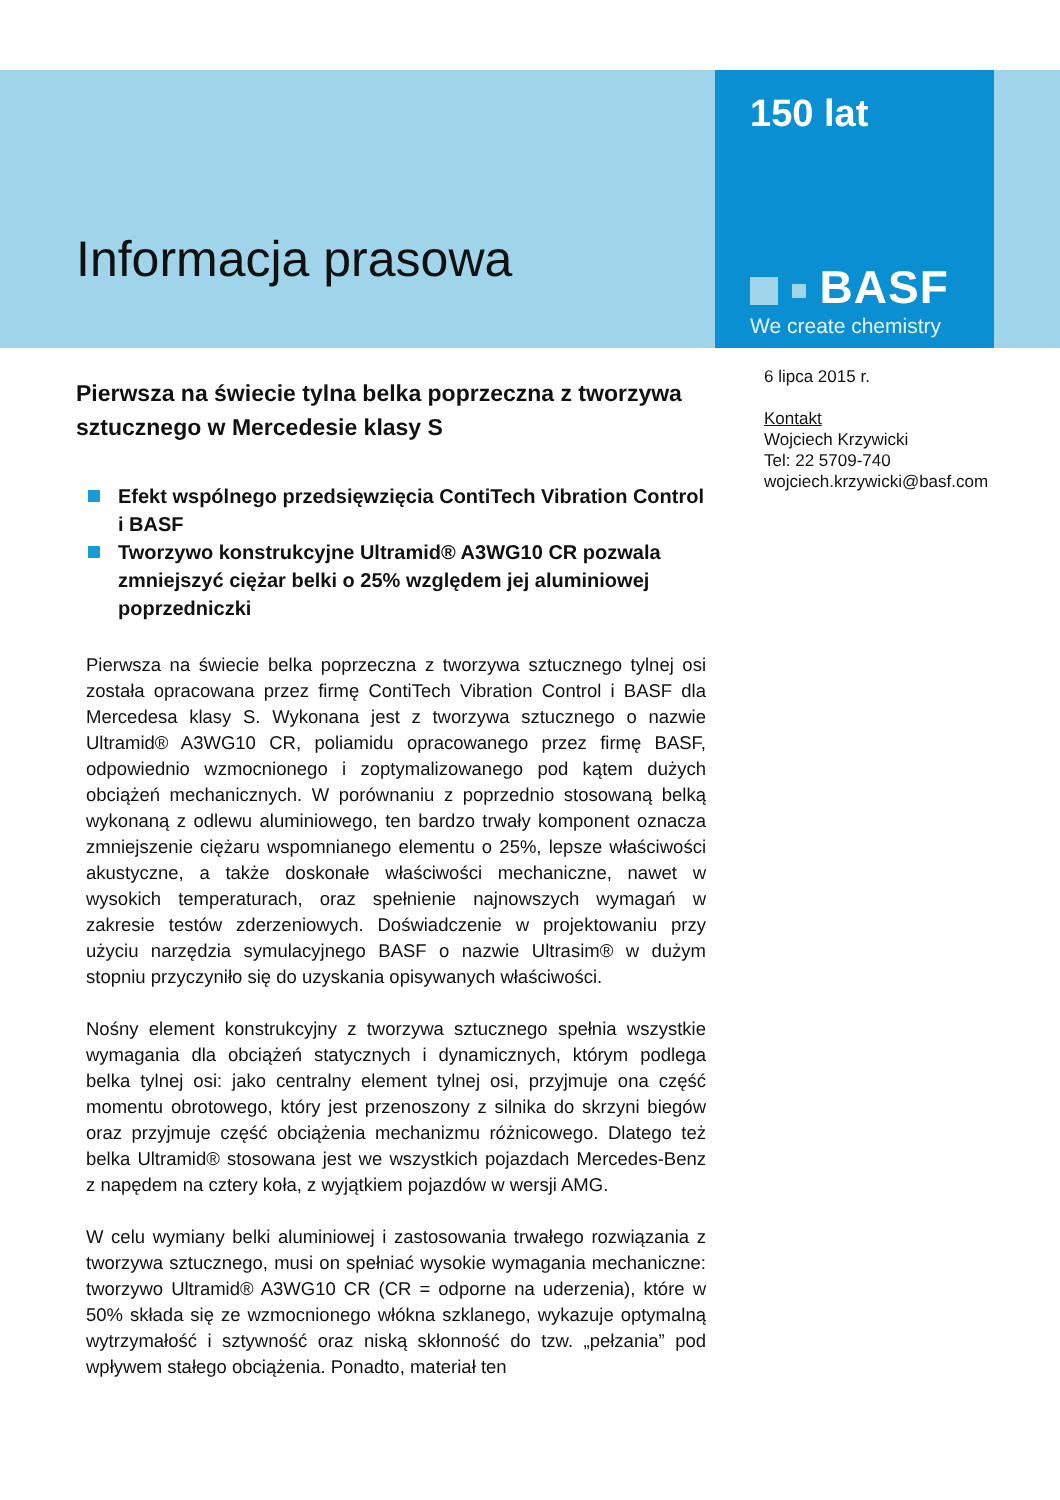Informacja prasowa
150 lat
BASF
We create chemistry
Pierwsza na świecie tylna belka poprzeczna z tworzywa sztucznego w Mercedesie klasy S
Efekt wspólnego przedsięwzięcia ContiTech Vibration Control i BASF
Tworzywo konstrukcyjne Ultramid® A3WG10 CR pozwala zmniejszyć ciężar belki o 25% względem jej aluminiowej poprzedniczki
Pierwsza na świecie belka poprzeczna z tworzywa sztucznego tylnej osi została opracowana przez firmę ContiTech Vibration Control i BASF dla Mercedesa klasy S. Wykonana jest z tworzywa sztucznego o nazwie Ultramid® A3WG10 CR, poliamidu opracowanego przez firmę BASF, odpowiednio wzmocnionego i zoptymalizowanego pod kątem dużych obciążeń mechanicznych. W porównaniu z poprzednio stosowaną belką wykonaną z odlewu aluminiowego, ten bardzo trwały komponent oznacza zmniejszenie ciężaru wspomnianego elementu o 25%, lepsze właściwości akustyczne, a także doskonałe właściwości mechaniczne, nawet w wysokich temperaturach, oraz spełnienie najnowszych wymagań w zakresie testów zderzeniowych. Doświadczenie w projektowaniu przy użyciu narzędzia symulacyjnego BASF o nazwie Ultrasim® w dużym stopniu przyczyniło się do uzyskania opisywanych właściwości.
Nośny element konstrukcyjny z tworzywa sztucznego spełnia wszystkie wymagania dla obciążeń statycznych i dynamicznych, którym podlega belka tylnej osi: jako centralny element tylnej osi, przyjmuje ona część momentu obrotowego, który jest przenoszony z silnika do skrzyni biegów oraz przyjmuje część obciążenia mechanizmu różnicowego. Dlatego też belka Ultramid® stosowana jest we wszystkich pojazdach Mercedes-Benz z napędem na cztery koła, z wyjątkiem pojazdów w wersji AMG.
W celu wymiany belki aluminiowej i zastosowania trwałego rozwiązania z tworzywa sztucznego, musi on spełniać wysokie wymagania mechaniczne: tworzywo Ultramid® A3WG10 CR (CR = odporne na uderzenia), które w 50% składa się ze wzmocnionego włókna szklanego, wykazuje optymalną wytrzymałość i sztywność oraz niską skłonność do tzw. „pełzania” pod wpływem stałego obciążenia. Ponadto, materiał ten
6 lipca 2015 r.
Kontakt
Wojciech Krzywicki
Tel: 22 5709-740
wojciech.krzywicki@basf.com